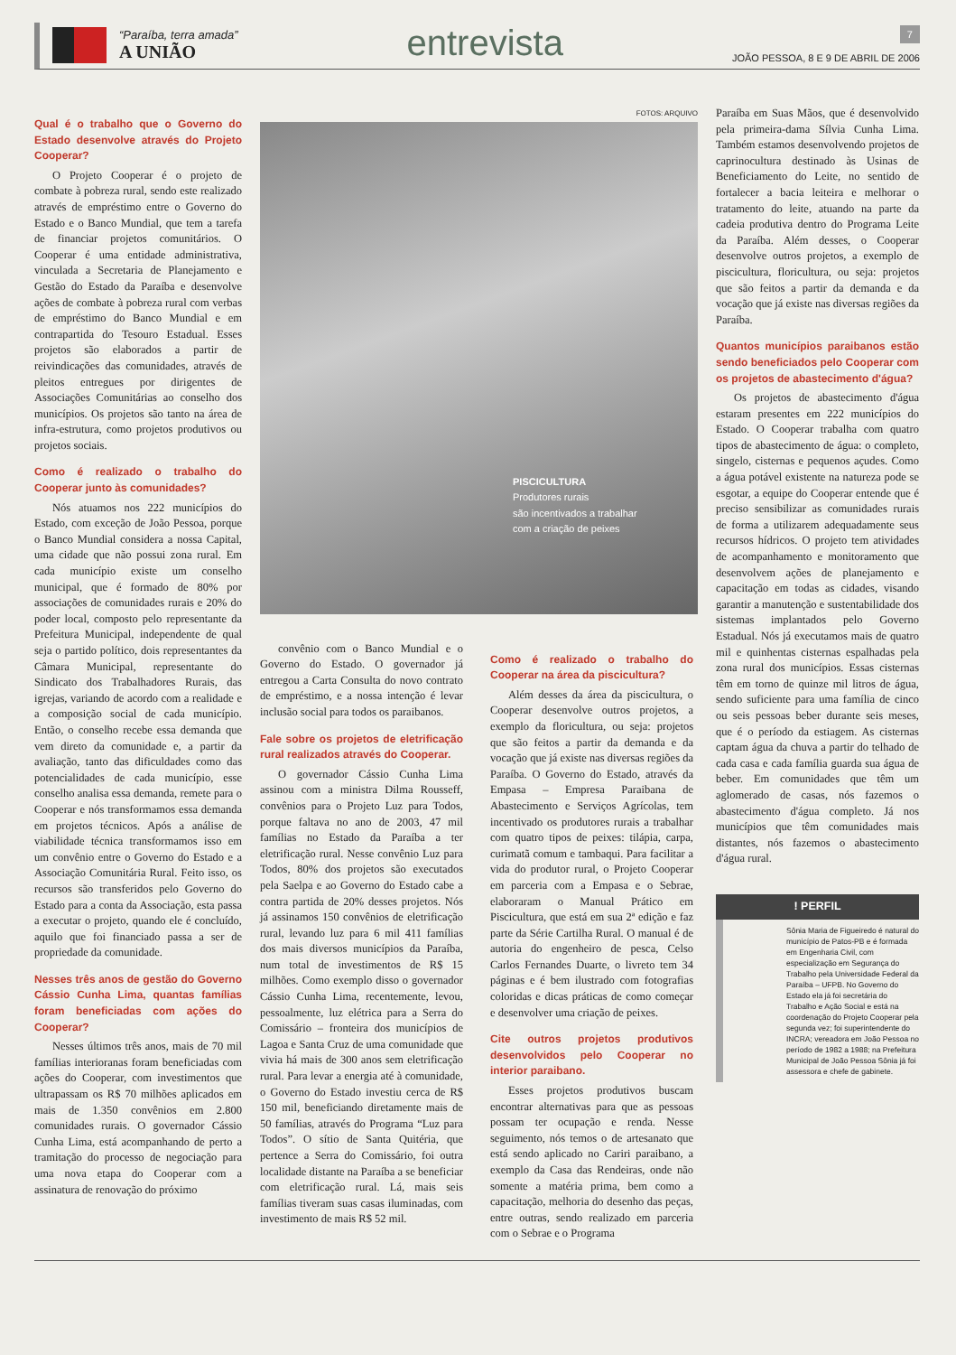“Paraíba, terra amada”
A UNIÃO
entrevista
7
JOÃO PESSOA, 8 E 9 DE ABRIL DE 2006
Qual é o trabalho que o Governo do Estado desenvolve através do Projeto Cooperar?
O Projeto Cooperar é o projeto de combate à pobreza rural, sendo este realizado através de empréstimo entre o Governo do Estado e o Banco Mundial, que tem a tarefa de financiar projetos comunitários. O Cooperar é uma entidade administrativa, vinculada a Secretaria de Planejamento e Gestão do Estado da Paraíba e desenvolve ações de combate à pobreza rural com verbas de empréstimo do Banco Mundial e em contrapartida do Tesouro Estadual. Esses projetos são elaborados a partir de reivindicações das comunidades, através de pleitos entregues por dirigentes de Associações Comunitárias ao conselho dos municípios. Os projetos são tanto na área de infra-estrutura, como projetos produtivos ou projetos sociais.
Como é realizado o trabalho do Cooperar junto às comunidades?
Nós atuamos nos 222 municípios do Estado, com exceção de João Pessoa, porque o Banco Mundial considera a nossa Capital, uma cidade que não possui zona rural. Em cada município existe um conselho municipal, que é formado de 80% por associações de comunidades rurais e 20% do poder local, composto pelo representante da Prefeitura Municipal, independente de qual seja o partido político, dois representantes da Câmara Municipal, representante do Sindicato dos Trabalhadores Rurais, das igrejas, variando de acordo com a realidade e a composição social de cada município. Então, o conselho recebe essa demanda que vem direto da comunidade e, a partir da avaliação, tanto das dificuldades como das potencialidades de cada município, esse conselho analisa essa demanda, remete para o Cooperar e nós transformamos essa demanda em projetos técnicos. Após a análise de viabilidade técnica transformamos isso em um convênio entre o Governo do Estado e a Associação Comunitária Rural. Feito isso, os recursos são transferidos pelo Governo do Estado para a conta da Associação, esta passa a executar o projeto, quando ele é concluído, aquilo que foi financiado passa a ser de propriedade da comunidade.
Nesses três anos de gestão do Governo Cássio Cunha Lima, quantas famílias foram beneficiadas com ações do Cooperar?
Nesses últimos três anos, mais de 70 mil famílias interioranas foram beneficiadas com ações do Cooperar, com investimentos que ultrapassam os R$ 70 milhões aplicados em mais de 1.350 convênios em 2.800 comunidades rurais. O governador Cássio Cunha Lima, está acompanhando de perto a tramitação do processo de negociação para uma nova etapa do Cooperar com a assinatura de renovação do próximo
FOTOS: ARQUIVO
PISCICULTURA
Produtores rurais
são incentivados a trabalhar
com a criação de peixes
convênio com o Banco Mundial e o Governo do Estado. O governador já entregou a Carta Consulta do novo contrato de empréstimo, e a nossa intenção é levar inclusão social para todos os paraibanos.
Fale sobre os projetos de eletrificação rural realizados através do Cooperar.
O governador Cássio Cunha Lima assinou com a ministra Dilma Rousseff, convênios para o Projeto Luz para Todos, porque faltava no ano de 2003, 47 mil famílias no Estado da Paraíba a ter eletrificação rural. Nesse convênio Luz para Todos, 80% dos projetos são executados pela Saelpa e ao Governo do Estado cabe a contra partida de 20% desses projetos. Nós já assinamos 150 convênios de eletrificação rural, levando luz para 6 mil 411 famílias dos mais diversos municípios da Paraíba, num total de investimentos de R$ 15 milhões. Como exemplo disso o governador Cássio Cunha Lima, recentemente, levou, pessoalmente, luz elétrica para a Serra do Comissário – fronteira dos municípios de Lagoa e Santa Cruz de uma comunidade que vivia há mais de 300 anos sem eletrificação rural. Para levar a energia até à comunidade, o Governo do Estado investiu cerca de R$ 150 mil, beneficiando diretamente mais de 50 famílias, através do Programa “Luz para Todos”. O sítio de Santa Quitéria, que pertence a Serra do Comissário, foi outra localidade distante na Paraíba a se beneficiar com eletrificação rural. Lá, mais seis famílias tiveram suas casas iluminadas, com investimento de mais R$ 52 mil.
Como é realizado o trabalho do Cooperar na área da piscicultura?
Além desses da área da piscicultura, o Cooperar desenvolve outros projetos, a exemplo da floricultura, ou seja: projetos que são feitos a partir da demanda e da vocação que já existe nas diversas regiões da Paraíba. O Governo do Estado, através da Empasa – Empresa Paraibana de Abastecimento e Serviços Agrícolas, tem incentivado os produtores rurais a trabalhar com quatro tipos de peixes: tilápia, carpa, curimatã comum e tambaqui. Para facilitar a vida do produtor rural, o Projeto Cooperar em parceria com a Empasa e o Sebrae, elaboraram o Manual Prático em Piscicultura, que está em sua 2ª edição e faz parte da Série Cartilha Rural. O manual é de autoria do engenheiro de pesca, Celso Carlos Fernandes Duarte, o livreto tem 34 páginas e é bem ilustrado com fotografias coloridas e dicas práticas de como começar e desenvolver uma criação de peixes.
Cite outros projetos produtivos desenvolvidos pelo Cooperar no interior paraibano.
Esses projetos produtivos buscam encontrar alternativas para que as pessoas possam ter ocupação e renda. Nesse seguimento, nós temos o de artesanato que está sendo aplicado no Cariri paraibano, a exemplo da Casa das Rendeiras, onde não somente a matéria prima, bem como a capacitação, melhoria do desenho das peças, entre outras, sendo realizado em parceria com o Sebrae e o Programa
Paraíba em Suas Mãos, que é desenvolvido pela primeira-dama Sílvia Cunha Lima. Também estamos desenvolvendo projetos de caprinocultura destinado às Usinas de Beneficiamento do Leite, no sentido de fortalecer a bacia leiteira e melhorar o tratamento do leite, atuando na parte da cadeia produtiva dentro do Programa Leite da Paraíba. Além desses, o Cooperar desenvolve outros projetos, a exemplo de piscicultura, floricultura, ou seja: projetos que são feitos a partir da demanda e da vocação que já existe nas diversas regiões da Paraíba.
Quantos municípios paraibanos estão sendo beneficiados pelo Cooperar com os projetos de abastecimento d'água?
Os projetos de abastecimento d'água estaram presentes em 222 municípios do Estado. O Cooperar trabalha com quatro tipos de abastecimento de água: o completo, singelo, cisternas e pequenos açudes. Como a água potável existente na natureza pode se esgotar, a equipe do Cooperar entende que é preciso sensibilizar as comunidades rurais de forma a utilizarem adequadamente seus recursos hídricos. O projeto tem atividades de acompanhamento e monitoramento que desenvolvem ações de planejamento e capacitação em todas as cidades, visando garantir a manutenção e sustentabilidade dos sistemas implantados pelo Governo Estadual. Nós já executamos mais de quatro mil e quinhentas cisternas espalhadas pela zona rural dos municípios. Essas cisternas têm em torno de quinze mil litros de água, sendo suficiente para uma família de cinco ou seis pessoas beber durante seis meses, que é o período da estiagem. As cisternas captam água da chuva a partir do telhado de cada casa e cada família guarda sua água de beber. Em comunidades que têm um aglomerado de casas, nós fazemos o abastecimento d'água completo. Já nos municípios que têm comunidades mais distantes, nós fazemos o abastecimento d'água rural.
! PERFIL
Sônia Maria de Figueiredo é natural do município de Patos-PB e é formada em Engenharia Civil, com especialização em Segurança do Trabalho pela Universidade Federal da Paraíba – UFPB. No Governo do Estado ela já foi secretária do Trabalho e Ação Social e está na coordenação do Projeto Cooperar pela segunda vez; foi superintendente do INCRA; vereadora em João Pessoa no período de 1982 a 1988; na Prefeitura Municipal de João Pessoa Sônia já foi assessora e chefe de gabinete.